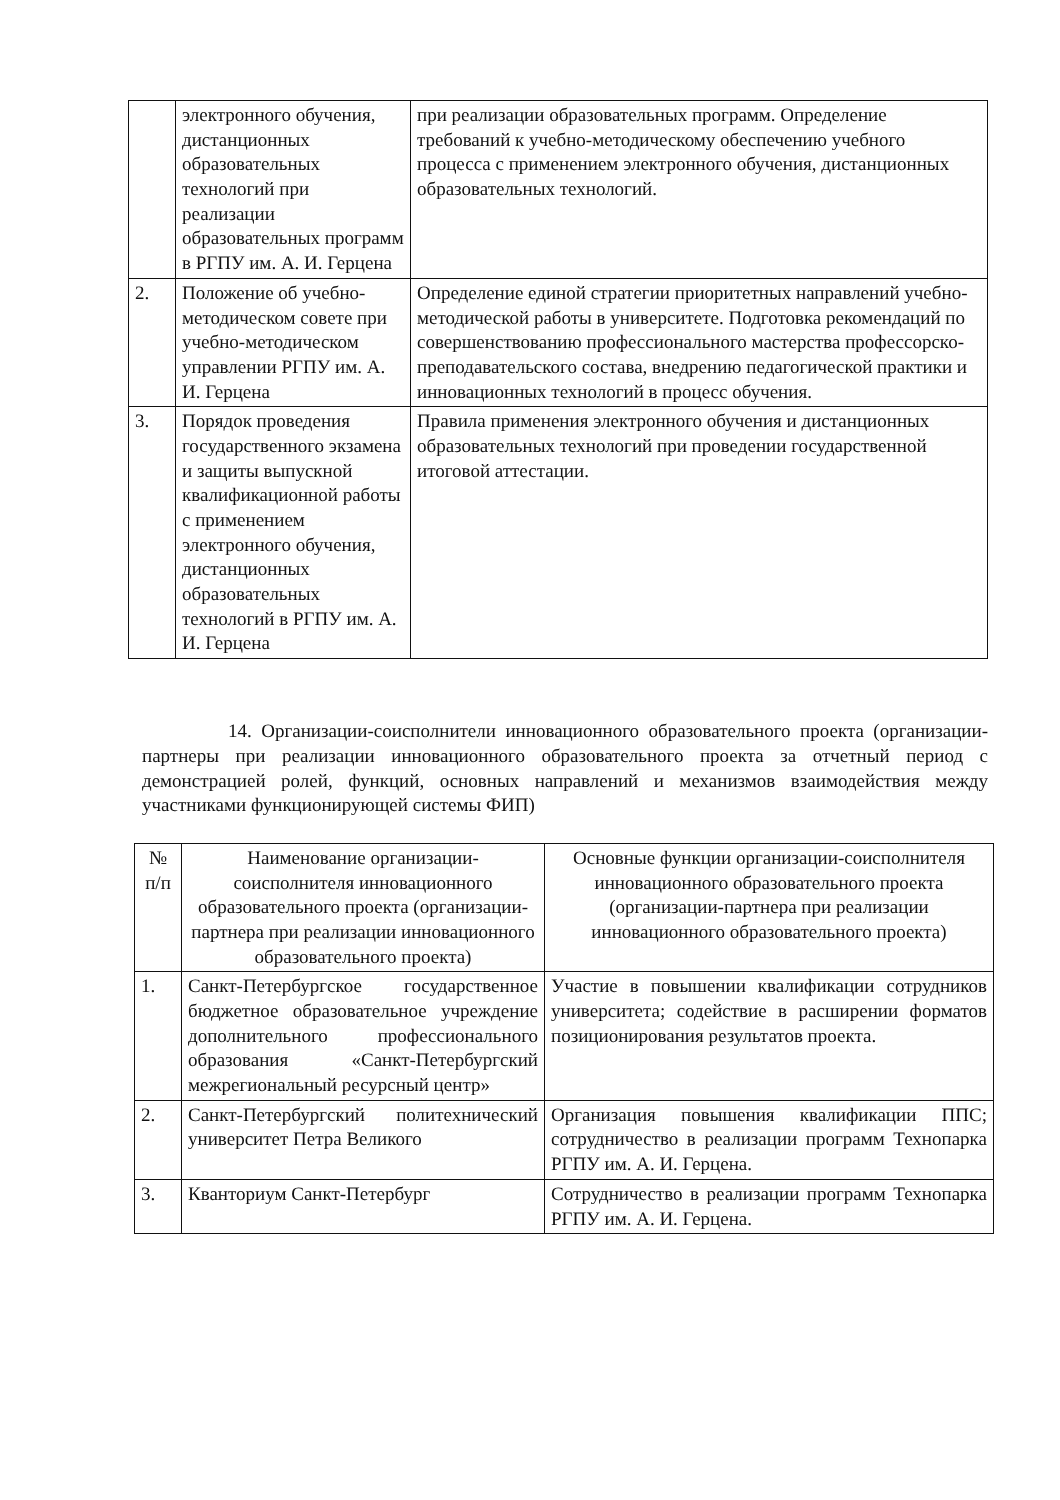| | электронного обучения, дистанционных образовательных технологий при реализации образовательных программ в РГПУ им. А. И. Герцена | при реализации образовательных программ. Определение требований к учебно-методическому обеспечению учебного процесса с применением электронного обучения, дистанционных образовательных технологий. |
| 2. | Положение об учебно-методическом совете при учебно-методическом управлении РГПУ им. А. И. Герцена | Определение единой стратегии приоритетных направлений учебно-методической работы в университете. Подготовка рекомендаций по совершенствованию профессионального мастерства профессорско-преподавательского состава, внедрению педагогической практики и инновационных технологий в процесс обучения. |
| 3. | Порядок проведения государственного экзамена и защиты выпускной квалификационной работы с применением электронного обучения, дистанционных образовательных технологий в РГПУ им. А. И. Герцена | Правила применения электронного обучения и дистанционных образовательных технологий при проведении государственной итоговой аттестации. |
14. Организации-соисполнители инновационного образовательного проекта (организации-партнеры при реализации инновационного образовательного проекта за отчетный период с демонстрацией ролей, функций, основных направлений и механизмов взаимодействия между участниками функционирующей системы ФИП)
| № п/п | Наименование организации-соисполнителя инновационного образовательного проекта (организации- партнера при реализации инновационного образовательного проекта) | Основные функции организации-соисполнителя инновационного образовательного проекта (организации-партнера при реализации инновационного образовательного проекта) |
| 1. | Санкт-Петербургское государственное бюджетное образовательное учреждение дополнительного профессионального образования «Санкт-Петербургский межрегиональный ресурсный центр» | Участие в повышении квалификации сотрудников университета; содействие в расширении форматов позиционирования результатов проекта. |
| 2. | Санкт-Петербургский политехнический университет Петра Великого | Организация повышения квалификации ППС; сотрудничество в реализации программ Технопарка РГПУ им. А. И. Герцена. |
| 3. | Кванториум Санкт-Петербург | Сотрудничество в реализации программ Технопарка РГПУ им. А. И. Герцена. |